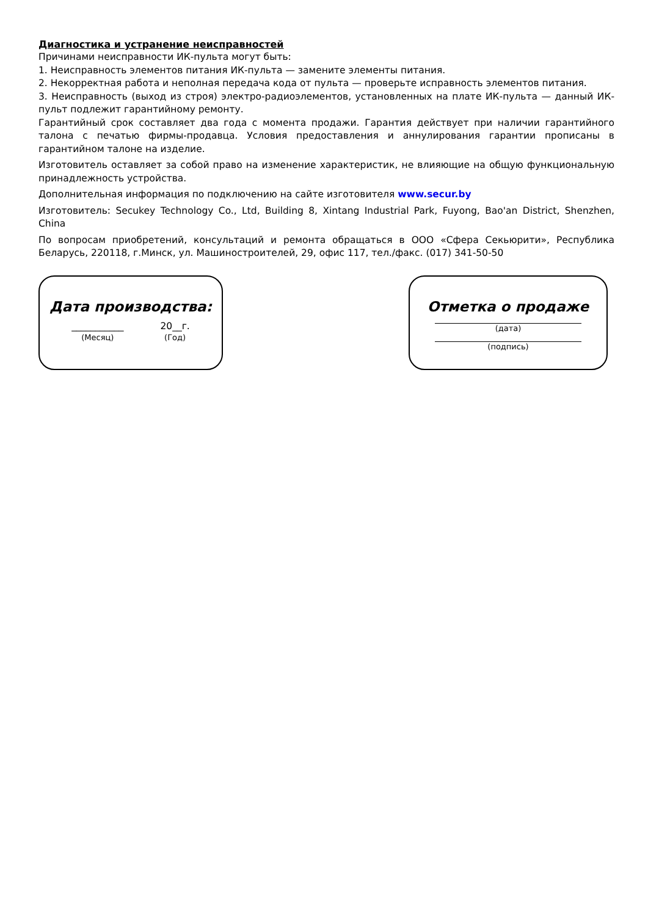Диагностика и устранение неисправностей
Причинами неисправности ИК-пульта могут быть:
1. Неисправность элементов питания ИК-пульта — замените элементы питания.
2. Некорректная работа и неполная передача кода от пульта — проверьте исправность элементов питания.
3. Неисправность (выход из строя) электро-радиоэлементов, установленных на плате ИК-пульта — данный ИК-пульт подлежит гарантийному ремонту.
Гарантийный срок составляет два года с момента продажи. Гарантия действует при наличии гарантийного талона с печатью фирмы-продавца. Условия предоставления и аннулирования гарантии прописаны в гарантийном талоне на изделие.
Изготовитель оставляет за собой право на изменение характеристик, не влияющие на общую функциональную принадлежность устройства.
Дополнительная информация по подключению на сайте изготовителя www.secur.by
Изготовитель: Secukey Technology Co., Ltd, Building 8, Xintang Industrial Park, Fuyong, Bao'an District, Shenzhen, China
По вопросам приобретений, консультаций и ремонта обращаться в ООО «Сфера Секьюрити», Республика Беларусь, 220118, г.Минск, ул. Машиностроителей, 29, офис 117, тел./факс. (017) 341-50-50
Дата производства:
___________
(Месяц)
20__г.
(Год)
Отметка о продаже
(дата)
(подпись)